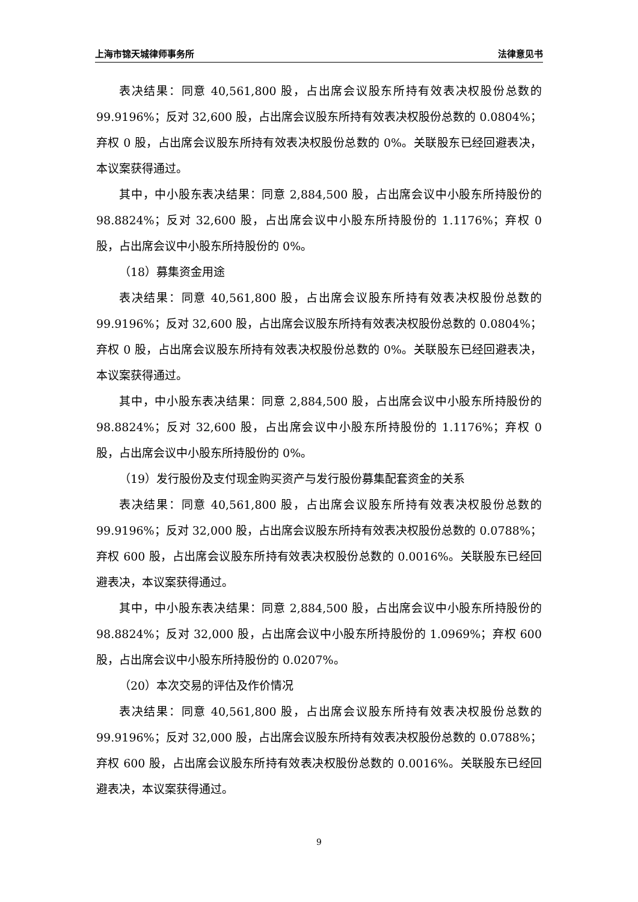上海市锦天城律师事务所 法律意见书
表决结果：同意 40,561,800 股，占出席会议股东所持有效表决权股份总数的 99.9196%；反对 32,600 股，占出席会议股东所持有效表决权股份总数的 0.0804%；弃权 0 股，占出席会议股东所持有效表决权股份总数的 0%。关联股东已经回避表决，本议案获得通过。
其中，中小股东表决结果：同意 2,884,500 股，占出席会议中小股东所持股份的 98.8824%；反对 32,600 股，占出席会议中小股东所持股份的 1.1176%；弃权 0 股，占出席会议中小股东所持股份的 0%。
（18）募集资金用途
表决结果：同意 40,561,800 股，占出席会议股东所持有效表决权股份总数的 99.9196%；反对 32,600 股，占出席会议股东所持有效表决权股份总数的 0.0804%；弃权 0 股，占出席会议股东所持有效表决权股份总数的 0%。关联股东已经回避表决，本议案获得通过。
其中，中小股东表决结果：同意 2,884,500 股，占出席会议中小股东所持股份的 98.8824%；反对 32,600 股，占出席会议中小股东所持股份的 1.1176%；弃权 0 股，占出席会议中小股东所持股份的 0%。
（19）发行股份及支付现金购买资产与发行股份募集配套资金的关系
表决结果：同意 40,561,800 股，占出席会议股东所持有效表决权股份总数的 99.9196%；反对 32,000 股，占出席会议股东所持有效表决权股份总数的 0.0788%；弃权 600 股，占出席会议股东所持有效表决权股份总数的 0.0016%。关联股东已经回避表决，本议案获得通过。
其中，中小股东表决结果：同意 2,884,500 股，占出席会议中小股东所持股份的 98.8824%；反对 32,000 股，占出席会议中小股东所持股份的 1.0969%；弃权 600 股，占出席会议中小股东所持股份的 0.0207%。
（20）本次交易的评估及作价情况
表决结果：同意 40,561,800 股，占出席会议股东所持有效表决权股份总数的 99.9196%；反对 32,000 股，占出席会议股东所持有效表决权股份总数的 0.0788%；弃权 600 股，占出席会议股东所持有效表决权股份总数的 0.0016%。关联股东已经回避表决，本议案获得通过。
9